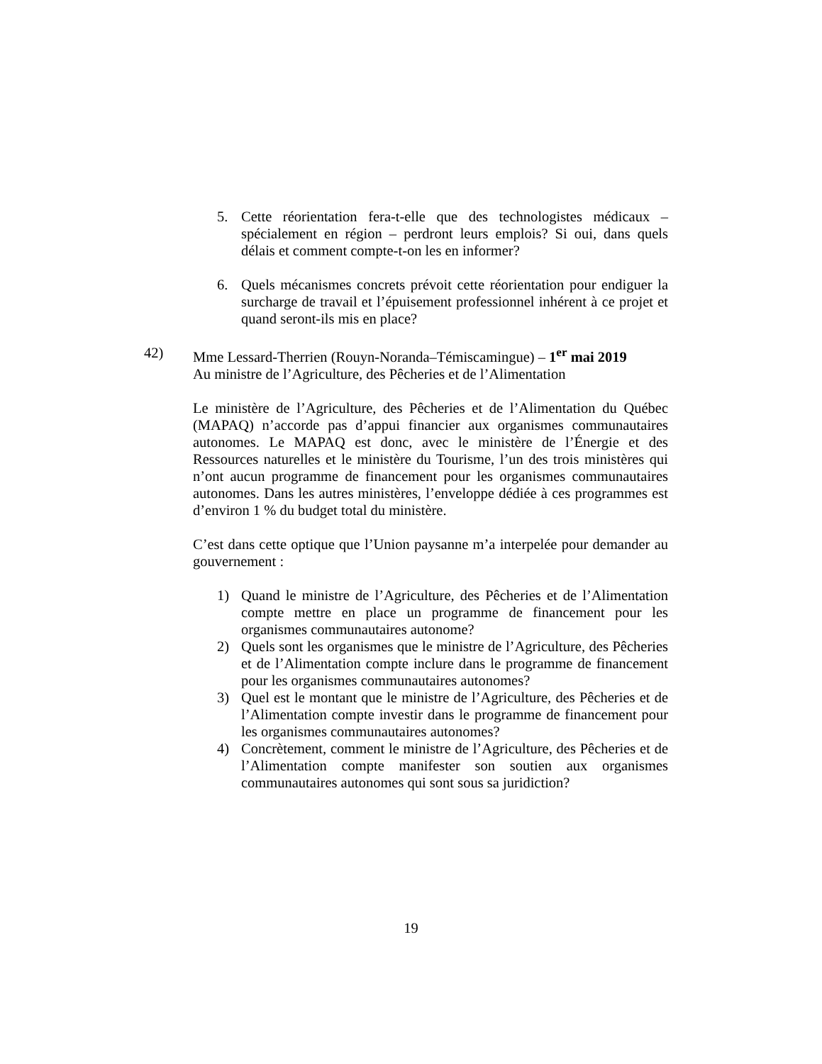5. Cette réorientation fera-t-elle que des technologistes médicaux – spécialement en région – perdront leurs emplois? Si oui, dans quels délais et comment compte-t-on les en informer?
6. Quels mécanismes concrets prévoit cette réorientation pour endiguer la surcharge de travail et l’épuisement professionnel inhérent à ce projet et quand seront-ils mis en place?
42) Mme Lessard-Therrien (Rouyn-Noranda–Témiscamingue) – 1<sup>er</sup> mai 2019
Au ministre de l’Agriculture, des Pêcheries et de l’Alimentation
Le ministère de l’Agriculture, des Pêcheries et de l’Alimentation du Québec (MAPAQ) n’accorde pas d’appui financier aux organismes communautaires autonomes. Le MAPAQ est donc, avec le ministère de l’Énergie et des Ressources naturelles et le ministère du Tourisme, l’un des trois ministères qui n’ont aucun programme de financement pour les organismes communautaires autonomes. Dans les autres ministères, l’enveloppe dédiée à ces programmes est d’environ 1 % du budget total du ministère.
C’est dans cette optique que l’Union paysanne m’a interpelée pour demander au gouvernement :
1) Quand le ministre de l’Agriculture, des Pêcheries et de l’Alimentation compte mettre en place un programme de financement pour les organismes communautaires autonome?
2) Quels sont les organismes que le ministre de l’Agriculture, des Pêcheries et de l’Alimentation compte inclure dans le programme de financement pour les organismes communautaires autonomes?
3) Quel est le montant que le ministre de l’Agriculture, des Pêcheries et de l’Alimentation compte investir dans le programme de financement pour les organismes communautaires autonomes?
4) Concrètement, comment le ministre de l’Agriculture, des Pêcheries et de l’Alimentation compte manifester son soutien aux organismes communautaires autonomes qui sont sous sa juridiction?
19